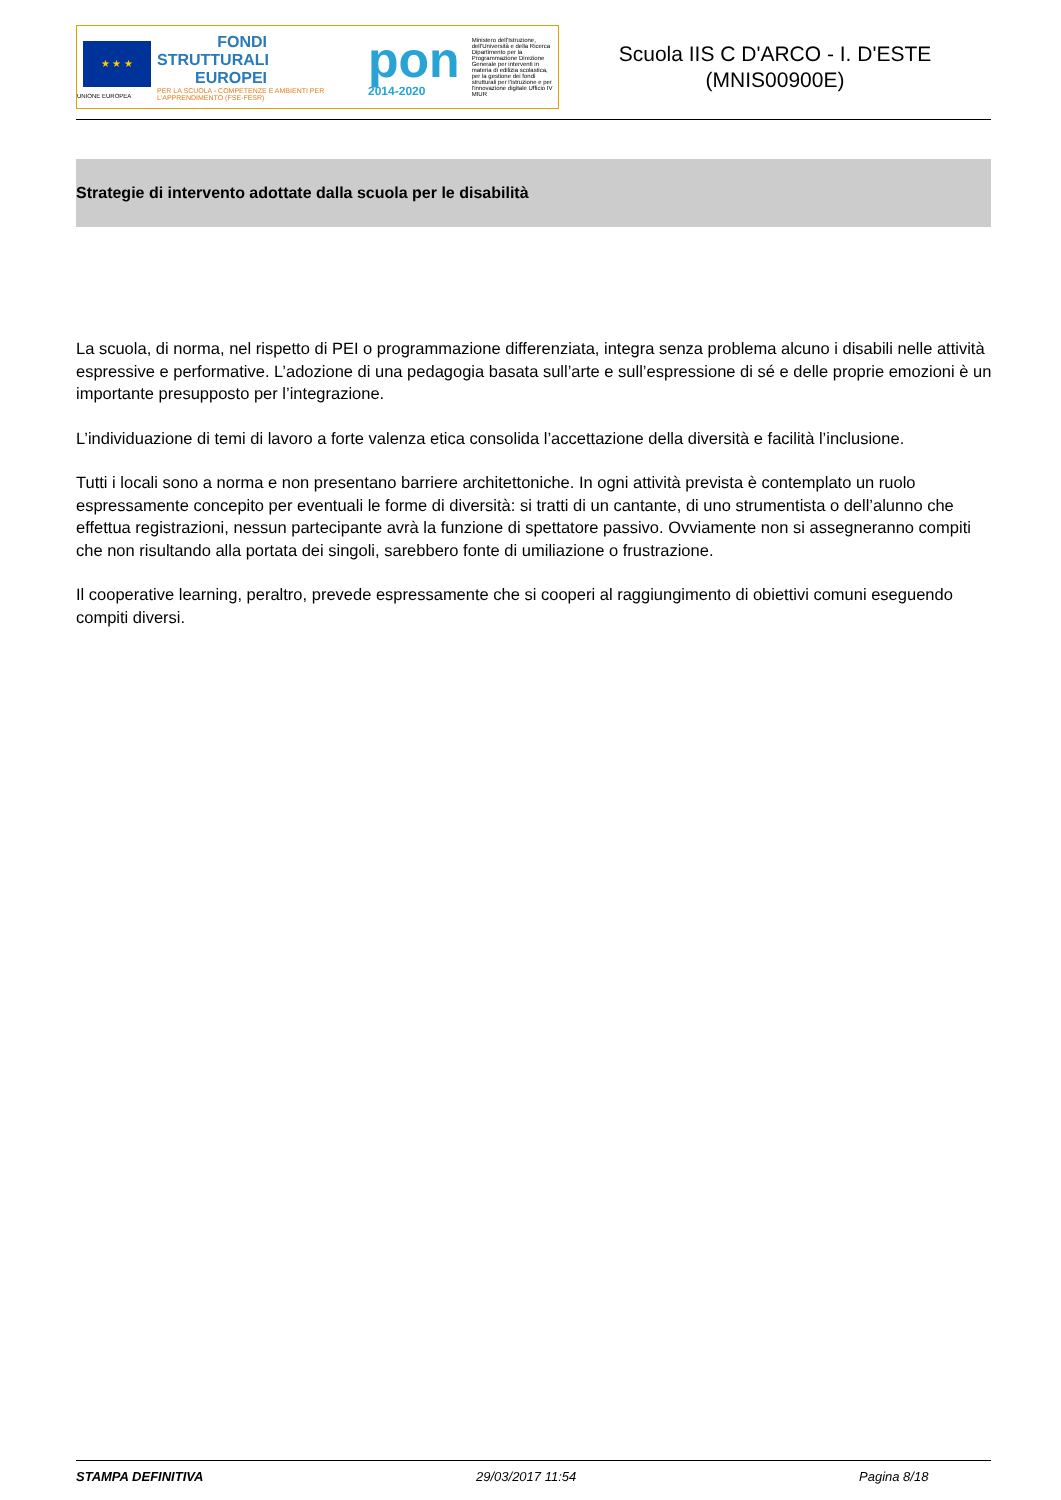★ ★ ★
UNIONE EUROPEA
FONDI
STRUTTURALI
EUROPEI
PER LA SCUOLA - COMPETENZE E AMBIENTI PER L'APPRENDIMENTO (FSE-FESR)
pon
2014-2020
Ministero dell'Istruzione, dell'Università e della Ricerca Dipartimento per la Programmazione Direzione Generale per interventi in materia di edilizia scolastica, per la gestione dei fondi strutturali per l'istruzione e per l'innovazione digitale Ufficio IV
MIUR
Scuola IIS C D'ARCO - I. D'ESTE
(MNIS00900E)
Strategie di intervento adottate dalla scuola per le disabilità
La scuola, di norma, nel rispetto di PEI o programmazione differenziata, integra senza problema alcuno i disabili nelle attività espressive e performative. L’adozione di una pedagogia basata sull’arte e sull’espressione di sé e delle proprie emozioni è un importante presupposto per l’integrazione.
L’individuazione di temi di lavoro a forte valenza etica consolida l’accettazione della diversità e facilità l’inclusione.
Tutti i locali sono a norma e non presentano barriere architettoniche. In ogni attività prevista è contemplato un ruolo espressamente concepito per eventuali le forme di diversità: si tratti di un cantante, di uno strumentista o dell’alunno che effettua registrazioni, nessun partecipante avrà la funzione di spettatore passivo. Ovviamente non si assegneranno compiti che non risultando alla portata dei singoli, sarebbero fonte di umiliazione o frustrazione.
Il cooperative learning, peraltro, prevede espressamente che si cooperi al raggiungimento di obiettivi comuni eseguendo compiti diversi.
STAMPA DEFINITIVA 29/03/2017 11:54 Pagina 8/18